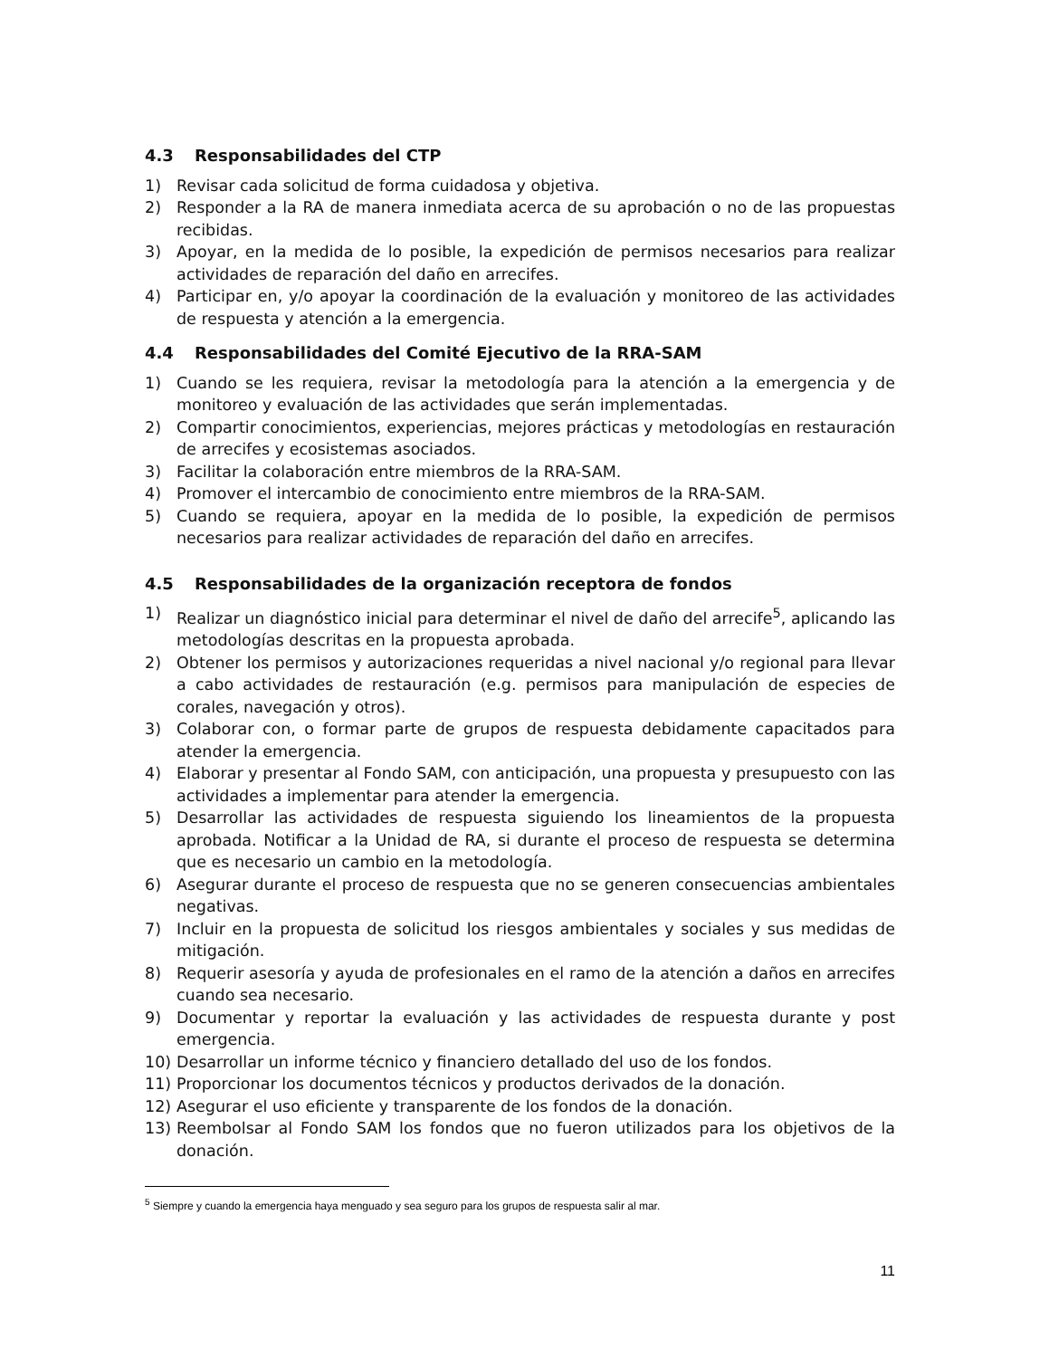4.3 Responsabilidades del CTP
1) Revisar cada solicitud de forma cuidadosa y objetiva.
2) Responder a la RA de manera inmediata acerca de su aprobación o no de las propuestas recibidas.
3) Apoyar, en la medida de lo posible, la expedición de permisos necesarios para realizar actividades de reparación del daño en arrecifes.
4) Participar en, y/o apoyar la coordinación de la evaluación y monitoreo de las actividades de respuesta y atención a la emergencia.
4.4 Responsabilidades del Comité Ejecutivo de la RRA-SAM
1) Cuando se les requiera, revisar la metodología para la atención a la emergencia y de monitoreo y evaluación de las actividades que serán implementadas.
2) Compartir conocimientos, experiencias, mejores prácticas y metodologías en restauración de arrecifes y ecosistemas asociados.
3) Facilitar la colaboración entre miembros de la RRA-SAM.
4) Promover el intercambio de conocimiento entre miembros de la RRA-SAM.
5) Cuando se requiera, apoyar en la medida de lo posible, la expedición de permisos necesarios para realizar actividades de reparación del daño en arrecifes.
4.5 Responsabilidades de la organización receptora de fondos
1) Realizar un diagnóstico inicial para determinar el nivel de daño del arrecife<sup>5</sup>, aplicando las metodologías descritas en la propuesta aprobada.
2) Obtener los permisos y autorizaciones requeridas a nivel nacional y/o regional para llevar a cabo actividades de restauración (e.g. permisos para manipulación de especies de corales, navegación y otros).
3) Colaborar con, o formar parte de grupos de respuesta debidamente capacitados para atender la emergencia.
4) Elaborar y presentar al Fondo SAM, con anticipación, una propuesta y presupuesto con las actividades a implementar para atender la emergencia.
5) Desarrollar las actividades de respuesta siguiendo los lineamientos de la propuesta aprobada. Notificar a la Unidad de RA, si durante el proceso de respuesta se determina que es necesario un cambio en la metodología.
6) Asegurar durante el proceso de respuesta que no se generen consecuencias ambientales negativas.
7) Incluir en la propuesta de solicitud los riesgos ambientales y sociales y sus medidas de mitigación.
8) Requerir asesoría y ayuda de profesionales en el ramo de la atención a daños en arrecifes cuando sea necesario.
9) Documentar y reportar la evaluación y las actividades de respuesta durante y post emergencia.
10) Desarrollar un informe técnico y financiero detallado del uso de los fondos.
11) Proporcionar los documentos técnicos y productos derivados de la donación.
12) Asegurar el uso eficiente y transparente de los fondos de la donación.
13) Reembolsar al Fondo SAM los fondos que no fueron utilizados para los objetivos de la donación.
<sup>5</sup> Siempre y cuando la emergencia haya menguado y sea seguro para los grupos de respuesta salir al mar.
11